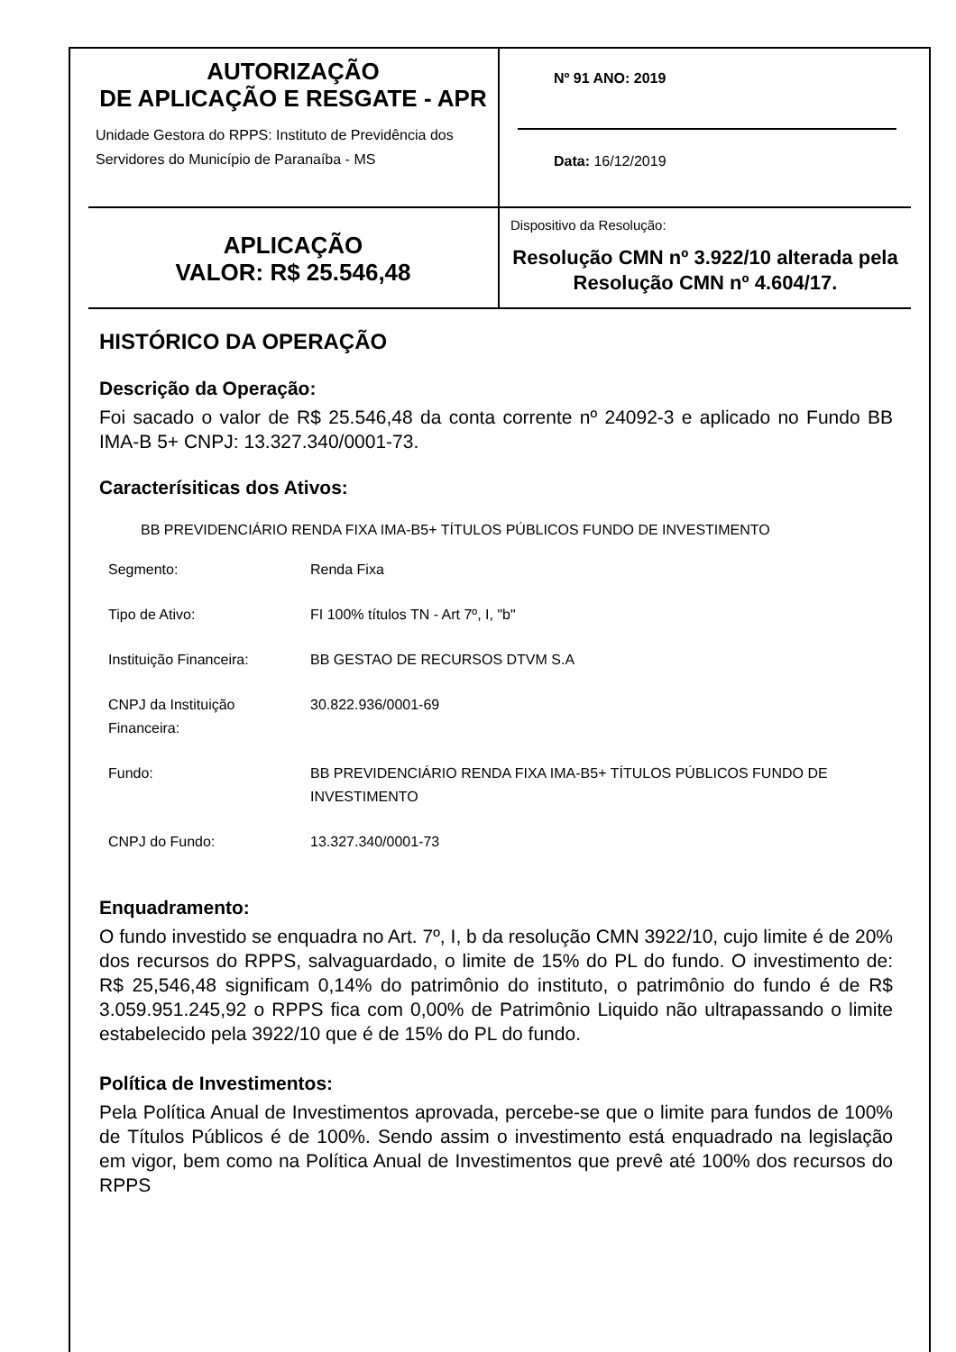AUTORIZAÇÃO
DE APLICAÇÃO E RESGATE - APR
Unidade Gestora do RPPS: Instituto de Previdência dos Servidores do Município de Paranaíba - MS
Nº 91 ANO: 2019
Data: 16/12/2019
APLICAÇÃO
VALOR: R$ 25.546,48
Dispositivo da Resolução:
Resolução CMN nº 3.922/10 alterada pela Resolução CMN nº 4.604/17.
HISTÓRICO DA OPERAÇÃO
Descrição da Operação:
Foi sacado o valor de R$ 25.546,48 da conta corrente nº 24092-3 e aplicado no Fundo BB IMA-B 5+ CNPJ: 13.327.340/0001-73.
Caracterísiticas dos Ativos:
BB PREVIDENCIÁRIO RENDA FIXA IMA-B5+ TÍTULOS PÚBLICOS FUNDO DE INVESTIMENTO
| Segmento: | Renda Fixa |
| Tipo de Ativo: | FI 100% títulos TN - Art 7º, I, "b" |
| Instituição Financeira: | BB GESTAO DE RECURSOS DTVM S.A |
| CNPJ da Instituição Financeira: | 30.822.936/0001-69 |
| Fundo: | BB PREVIDENCIÁRIO RENDA FIXA IMA-B5+ TÍTULOS PÚBLICOS FUNDO DE INVESTIMENTO |
| CNPJ do Fundo: | 13.327.340/0001-73 |
Enquadramento:
O fundo investido se enquadra no Art. 7º, I, b da resolução CMN 3922/10, cujo limite é de 20% dos recursos do RPPS, salvaguardado, o limite de 15% do PL do fundo. O investimento de: R$ 25,546,48 significam 0,14% do patrimônio do instituto, o patrimônio do fundo é de R$ 3.059.951.245,92 o RPPS fica com 0,00% de Patrimônio Liquido não ultrapassando o limite estabelecido pela 3922/10 que é de 15% do PL do fundo.
Política de Investimentos:
Pela Política Anual de Investimentos aprovada, percebe-se que o limite para fundos de 100% de Títulos Públicos é de 100%. Sendo assim o investimento está enquadrado na legislação em vigor, bem como na Política Anual de Investimentos que prevê até 100% dos recursos do RPPS